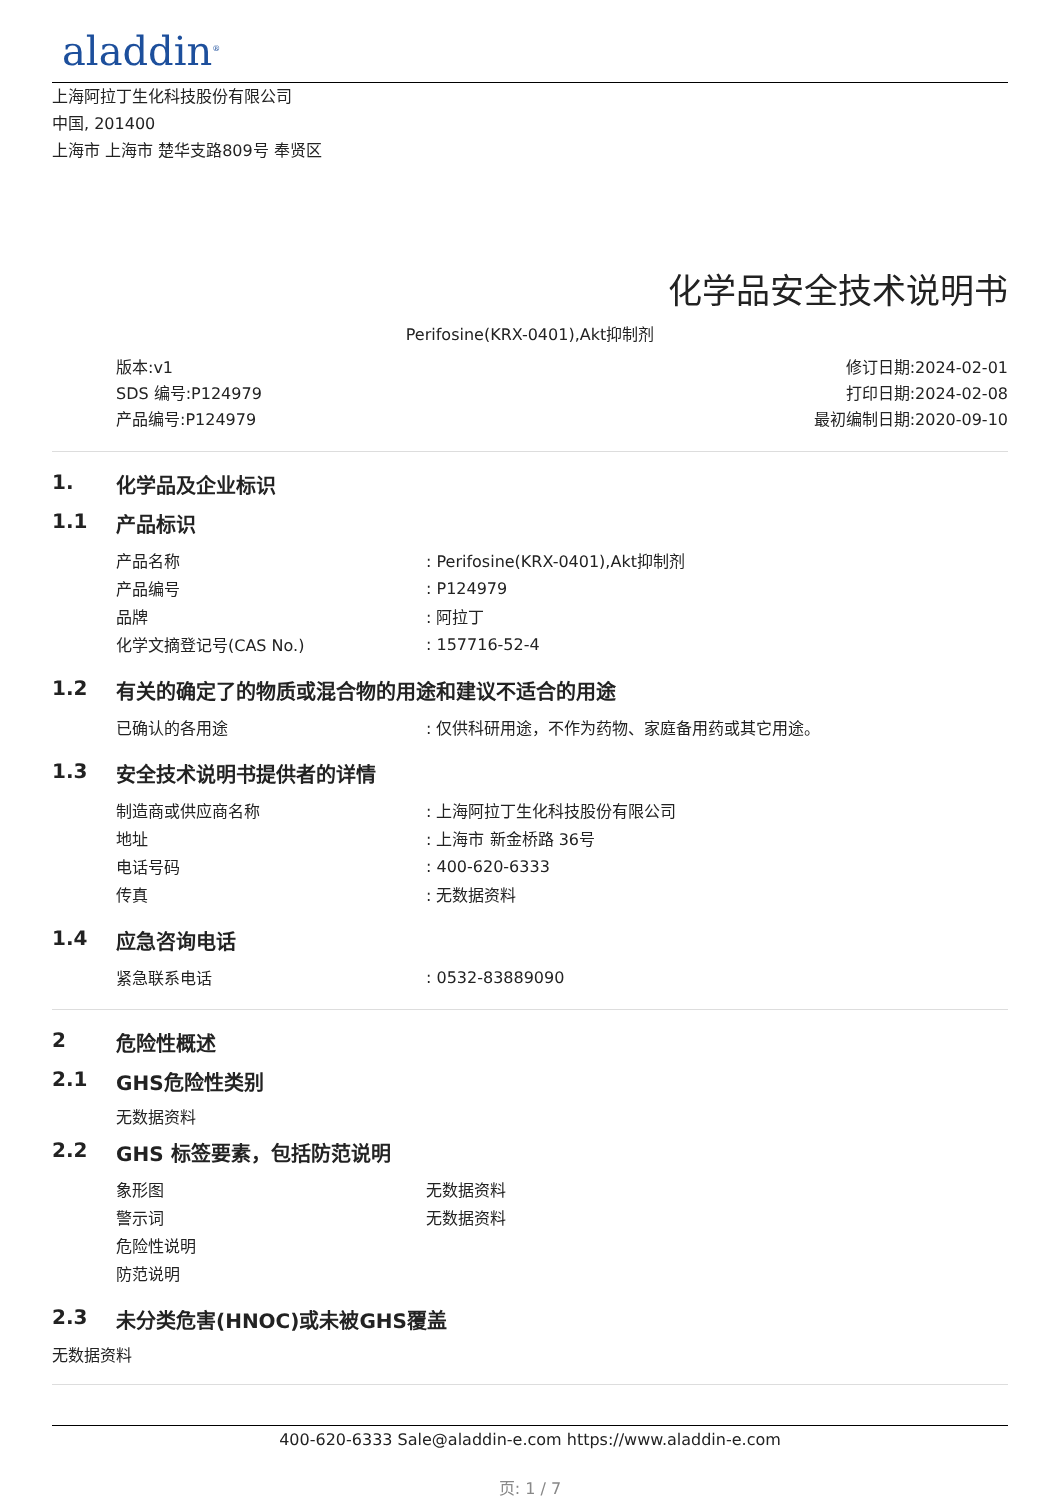aladdin<sup>®</sup>
上海阿拉丁生化科技股份有限公司
中国, 201400
上海市 上海市 楚华支路809号 奉贤区
化学品安全技术说明书
Perifosine(KRX-0401),Akt抑制剂
版本:v1
SDS 编号:P124979
产品编号:P124979
修订日期:2024-02-01
打印日期:2024-02-08
最初编制日期:2020-09-10
1. 化学品及企业标识
1.1 产品标识
| 产品名称 | : Perifosine(KRX-0401),Akt抑制剂 |
| 产品编号 | : P124979 |
| 品牌 | : 阿拉丁 |
| 化学文摘登记号(CAS No.) | : 157716-52-4 |
1.2 有关的确定了的物质或混合物的用途和建议不适合的用途
| 已确认的各用途 | : 仅供科研用途，不作为药物、家庭备用药或其它用途。 |
1.3 安全技术说明书提供者的详情
| 制造商或供应商名称 | : 上海阿拉丁生化科技股份有限公司 |
| 地址 | : 上海市 新金桥路 36号 |
| 电话号码 | : 400-620-6333 |
| 传真 | : 无数据资料 |
1.4 应急咨询电话
| 紧急联系电话 | : 0532-83889090 |
2 危险性概述
2.1 GHS危险性类别
无数据资料
2.2 GHS 标签要素，包括防范说明
| 象形图 | 无数据资料 |
| 警示词 | 无数据资料 |
| 危险性说明 | |
| 防范说明 | |
2.3 未分类危害(HNOC)或未被GHS覆盖
无数据资料
400-620-6333 Sale@aladdin-e.com https://www.aladdin-e.com
页: 1 / 7